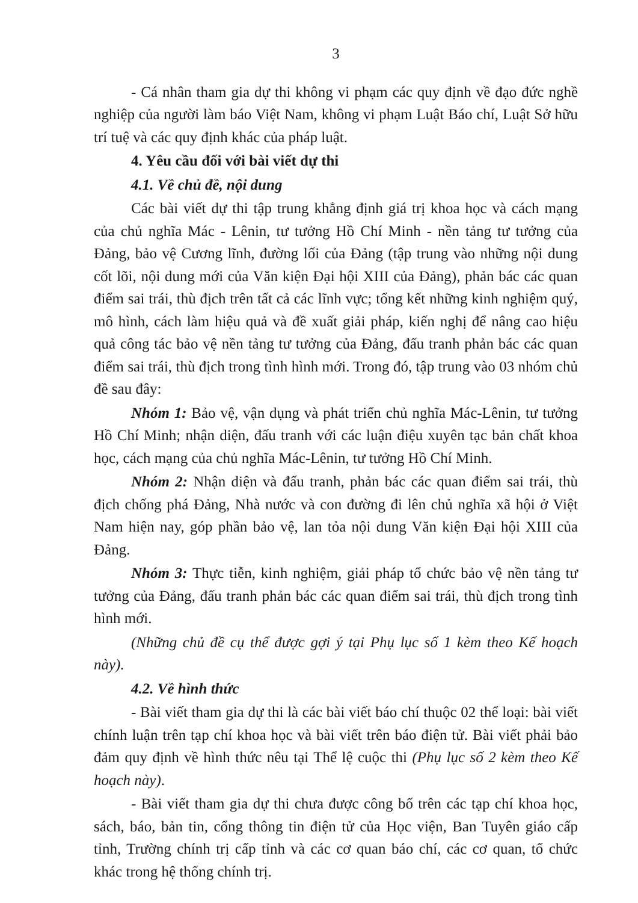3
- Cá nhân tham gia dự thi không vi phạm các quy định về đạo đức nghề nghiệp của người làm báo Việt Nam, không vi phạm Luật Báo chí, Luật Sở hữu trí tuệ và các quy định khác của pháp luật.
4. Yêu cầu đối với bài viết dự thi
4.1. Về chủ đề, nội dung
Các bài viết dự thi tập trung khẳng định giá trị khoa học và cách mạng của chủ nghĩa Mác - Lênin, tư tưởng Hồ Chí Minh - nền tảng tư tưởng của Đảng, bảo vệ Cương lĩnh, đường lối của Đảng (tập trung vào những nội dung cốt lõi, nội dung mới của Văn kiện Đại hội XIII của Đảng), phản bác các quan điểm sai trái, thù địch trên tất cả các lĩnh vực; tổng kết những kinh nghiệm quý, mô hình, cách làm hiệu quả và đề xuất giải pháp, kiến nghị để nâng cao hiệu quả công tác bảo vệ nền tảng tư tưởng của Đảng, đấu tranh phản bác các quan điểm sai trái, thù địch trong tình hình mới. Trong đó, tập trung vào 03 nhóm chủ đề sau đây:
Nhóm 1: Bảo vệ, vận dụng và phát triển chủ nghĩa Mác-Lênin, tư tưởng Hồ Chí Minh; nhận diện, đấu tranh với các luận điệu xuyên tạc bản chất khoa học, cách mạng của chủ nghĩa Mác-Lênin, tư tưởng Hồ Chí Minh.
Nhóm 2: Nhận diện và đấu tranh, phản bác các quan điểm sai trái, thù địch chống phá Đảng, Nhà nước và con đường đi lên chủ nghĩa xã hội ở Việt Nam hiện nay, góp phần bảo vệ, lan tỏa nội dung Văn kiện Đại hội XIII của Đảng.
Nhóm 3: Thực tiễn, kinh nghiệm, giải pháp tổ chức bảo vệ nền tảng tư tưởng của Đảng, đấu tranh phản bác các quan điểm sai trái, thù địch trong tình hình mới.
(Những chủ đề cụ thể được gợi ý tại Phụ lục số 1 kèm theo Kế hoạch này).
4.2. Về hình thức
- Bài viết tham gia dự thi là các bài viết báo chí thuộc 02 thể loại: bài viết chính luận trên tạp chí khoa học và bài viết trên báo điện tử. Bài viết phải bảo đảm quy định về hình thức nêu tại Thể lệ cuộc thi (Phụ lục số 2 kèm theo Kế hoạch này).
- Bài viết tham gia dự thi chưa được công bố trên các tạp chí khoa học, sách, báo, bản tin, cổng thông tin điện tử của Học viện, Ban Tuyên giáo cấp tỉnh, Trường chính trị cấp tỉnh và các cơ quan báo chí, các cơ quan, tổ chức khác trong hệ thống chính trị.